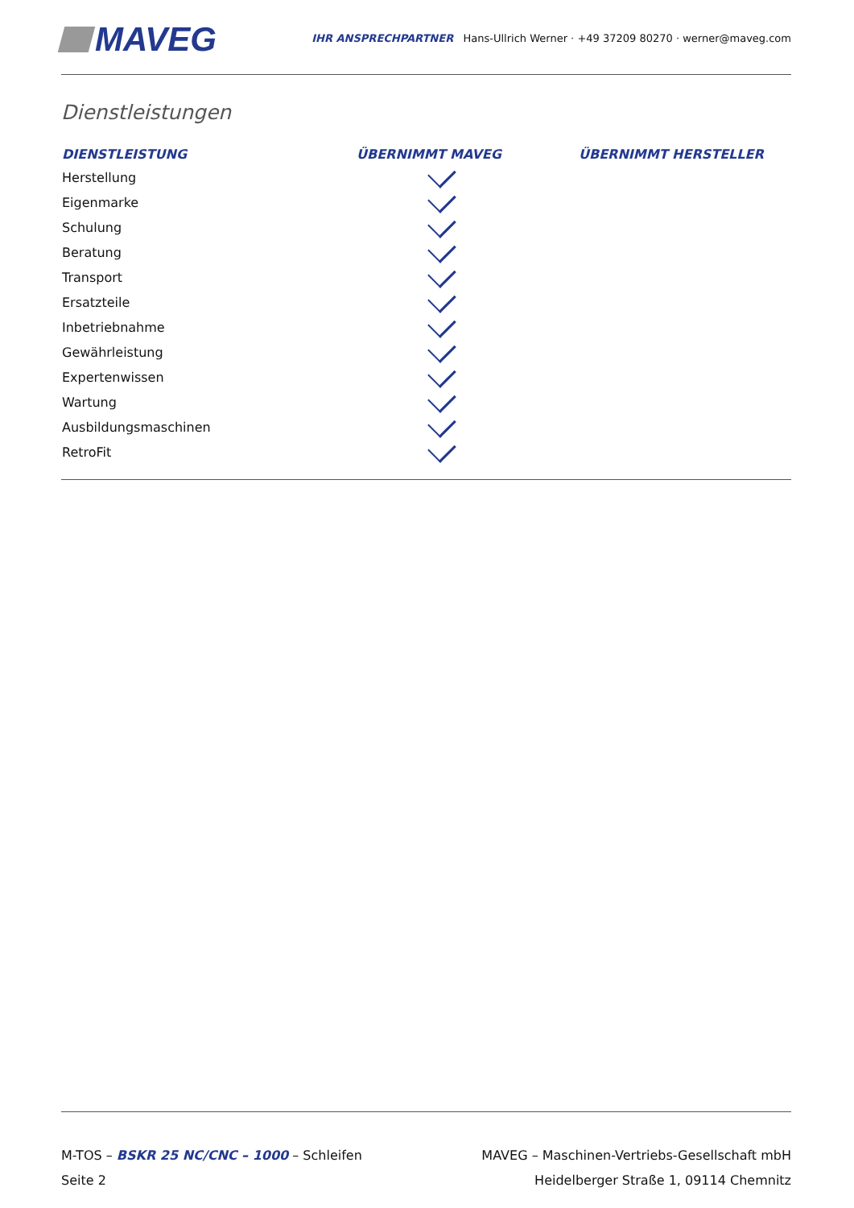MAVEG
IHR ANSPRECHPARTNER Hans-Ullrich Werner · +49 37209 80270 · werner@maveg.com
Dienstleistungen
| DIENSTLEISTUNG | ÜBERNIMMT MAVEG | ÜBERNIMMT HERSTELLER |
| --- | --- | --- |
| Herstellung | | |
| Eigenmarke | | |
| Schulung | | |
| Beratung | | |
| Transport | | |
| Ersatzteile | | |
| Inbetriebnahme | | |
| Gewährleistung | | |
| Expertenwissen | | |
| Wartung | | |
| Ausbildungsmaschinen | | |
| RetroFit | | |
M-TOS – BSKR 25 NC/CNC – 1000 – Schleifen
Seite 2
MAVEG – Maschinen-Vertriebs-Gesellschaft mbH
Heidelberger Straße 1, 09114 Chemnitz